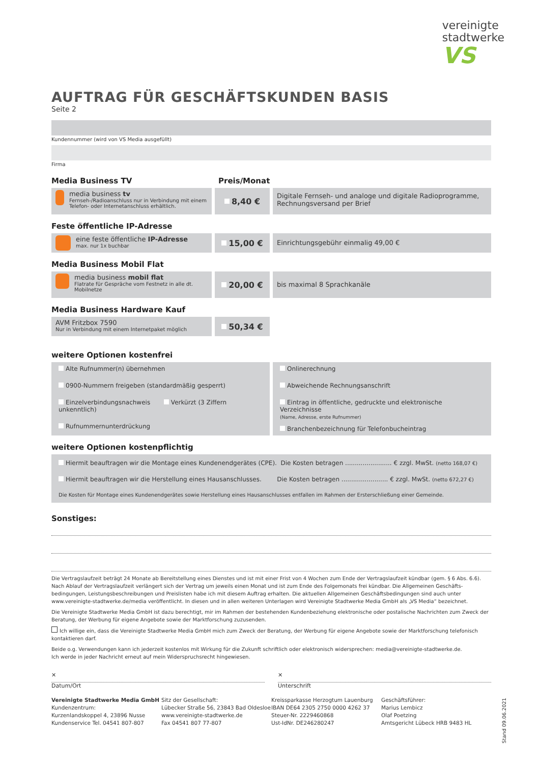vereinigte
stadtwerke
VS
AUFTRAG FÜR GESCHÄFTSKUNDEN BASIS
Seite 2
Kundennummer (wird von VS Media ausgefüllt)
Firma
Media Business TV Preis/Monat
media business tv
Fernseh-/Radioanschluss nur in Verbindung mit einem Telefon- oder Internetanschluss erhältlich.
8,40 €
Digitale Fernseh- und analoge und digitale Radioprogramme,
Rechnungsversand per Brief
Feste öffentliche IP-Adresse
eine feste öffentliche IP-Adresse
max. nur 1x buchbar
15,00 €
Einrichtungsgebühr einmalig 49,00 €
Media Business Mobil Flat
media business mobil flat
Flatrate für Gespräche vom Festnetz in alle dt. Mobilnetze
20,00 €
bis maximal 8 Sprachkanäle
Media Business Hardware Kauf
AVM Fritzbox 7590
Nur in Verbindung mit einem Internetpaket möglich
50,34 €
weitere Optionen kostenfrei
Alte Rufnummer(n) übernehmen
0900-Nummern freigeben (standardmäßig gesperrt)
Einzelverbindungsnachweis Verkürzt (3 Ziffern unkenntlich)
Rufnummernunterdrückung
Onlinerechnung
Abweichende Rechnungsanschrift
Eintrag in öffentliche, gedruckte und elektronische Verzeichnisse
(Name, Adresse, erste Rufnummer)
Branchenbezeichnung für Telefonbucheintrag
weitere Optionen kostenpflichtig
Hiermit beauftragen wir die Montage eines Kundenendgerätes (CPE). Die Kosten betragen ........................ € zzgl. MwSt. (netto 168,07 €)
Hiermit beauftragen wir die Herstellung eines Hausanschlusses. Die Kosten betragen ........................ € zzgl. MwSt. (netto 672,27 €)
Die Kosten für Montage eines Kundenendgerätes sowie Herstellung eines Hausanschlusses entfallen im Rahmen der Ersterschließung einer Gemeinde.
Sonstiges:
Die Vertragslaufzeit beträgt 24 Monate ab Bereitstellung eines Dienstes und ist mit einer Frist von 4 Wochen zum Ende der Vertragslaufzeit kündbar (gem. § 6 Abs. 6.6). Nach Ablauf der Vertragslaufzeit verlängert sich der Vertrag um jeweils einen Monat und ist zum Ende des Folgemonats frei kündbar. Die Allgemeinen Geschäfts-bedingungen, Leistungsbeschreibungen und Preislisten habe ich mit diesem Auftrag erhalten. Die aktuellen Allgemeinen Geschäftsbedingungen sind auch unter www.vereinigte-stadtwerke.de/media veröffentlicht. In diesen und in allen weiteren Unterlagen wird Vereinigte Stadtwerke Media GmbH als „VS Media“ bezeichnet.
Die Vereinigte Stadtwerke Media GmbH ist dazu berechtigt, mir im Rahmen der bestehenden Kundenbeziehung elektronische oder postalische Nachrichten zum Zweck der Beratung, der Werbung für eigene Angebote sowie der Marktforschung zuzusenden.
Ich willige ein, dass die Vereinigte Stadtwerke Media GmbH mich zum Zweck der Beratung, der Werbung für eigene Angebote sowie der Marktforschung telefonisch kontaktieren darf.
Beide o.g. Verwendungen kann ich jederzeit kostenlos mit Wirkung für die Zukunft schriftlich oder elektronisch widersprechen: media@vereinigte-stadtwerke.de.
Ich werde in jeder Nachricht erneut auf mein Widerspruchsrecht hingewiesen.
✕
Datum/Ort
✕
Unterschrift
Vereinigte Stadtwerke Media GmbH
Kundenzentrum:
Kurzenlandskoppel 4, 23896 Nusse
Kundenservice Tel. 04541 807-807
Sitz der Gesellschaft:
Lübecker Straße 56, 23843 Bad Oldesloe
www.vereinigte-stadtwerke.de
Fax 04541 807 77-807
Kreissparkasse Herzogtum Lauenburg
IBAN DE64 2305 2750 0000 4262 37
Steuer-Nr. 2229460868
Ust-IdNr. DE246280247
Geschäftsführer:
Marius Lembicz
Olaf Poetzing
Amtsgericht Lübeck HRB 9483 HL
Stand 09.06.2021